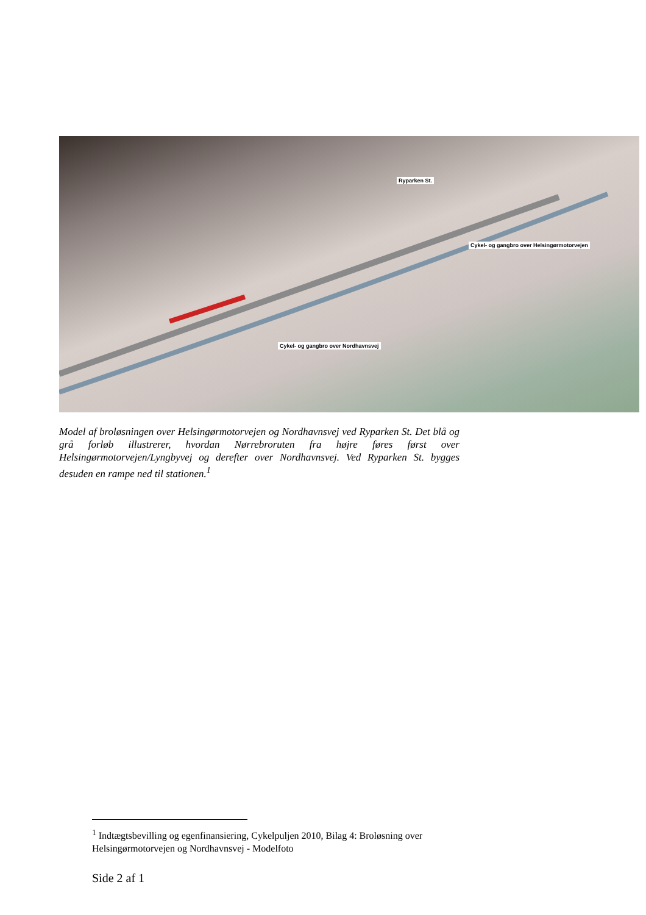Ryparken St.
Cykel- og gangbro over Helsingørmotorvejen
Cykel- og gangbro over Nordhavnsvej
Model af broløsningen over Helsingørmotorvejen og Nordhavnsvej ved Ryparken St. Det blå og grå forløb illustrerer, hvordan Nørrebroruten fra højre føres først over Helsingørmotorvejen/Lyngbyvej og derefter over Nordhavnsvej. Ved Ryparken St. bygges desuden en rampe ned til stationen.<sup>1</sup>
<sup>1</sup> Indtægtsbevilling og egenfinansiering, Cykelpuljen 2010, Bilag 4: Broløsning over Helsingørmotorvejen og Nordhavnsvej - Modelfoto
Side 2 af 1